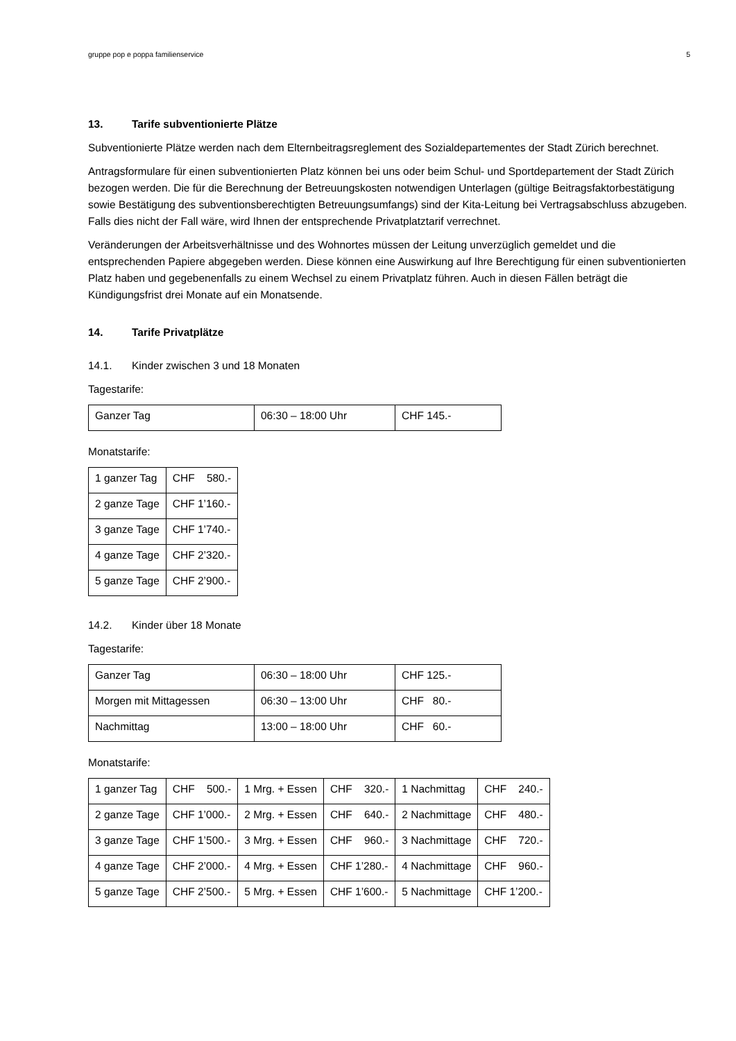gruppe pop e poppa familienservice 5
13. Tarife subventionierte Plätze
Subventionierte Plätze werden nach dem Elternbeitragsreglement des Sozialdepartementes der Stadt Zürich berechnet.
Antragsformulare für einen subventionierten Platz können bei uns oder beim Schul- und Sportdepartement der Stadt Zürich bezogen werden. Die für die Berechnung der Betreuungskosten notwendigen Unterlagen (gültige Beitragsfaktorbestätigung sowie Bestätigung des subventionsberechtigten Betreuungsumfangs) sind der Kita-Leitung bei Vertragsabschluss abzugeben. Falls dies nicht der Fall wäre, wird Ihnen der entsprechende Privatplatztarif verrechnet.
Veränderungen der Arbeitsverhältnisse und des Wohnortes müssen der Leitung unverzüglich gemeldet und die entsprechenden Papiere abgegeben werden. Diese können eine Auswirkung auf Ihre Berechtigung für einen subventionierten Platz haben und gegebenenfalls zu einem Wechsel zu einem Privatplatz führen. Auch in diesen Fällen beträgt die Kündigungsfrist drei Monate auf ein Monatsende.
14. Tarife Privatplätze
14.1. Kinder zwischen 3 und 18 Monaten
Tagestarife:
| Ganzer Tag | 06:30 – 18:00 Uhr | CHF 145.- |
Monatstarife:
| 1 ganzer Tag | CHF 580.- |
| 2 ganze Tage | CHF 1’160.- |
| 3 ganze Tage | CHF 1’740.- |
| 4 ganze Tage | CHF 2’320.- |
| 5 ganze Tage | CHF 2’900.- |
14.2. Kinder über 18 Monate
Tagestarife:
| Ganzer Tag | 06:30 – 18:00 Uhr | CHF 125.- |
| Morgen mit Mittagessen | 06:30 – 13:00 Uhr | CHF 80.- |
| Nachmittag | 13:00 – 18:00 Uhr | CHF 60.- |
Monatstarife:
| 1 ganzer Tag | CHF 500.- | 1 Mrg. + Essen | CHF 320.- | 1 Nachmittag | CHF 240.- |
| 2 ganze Tage | CHF 1’000.- | 2 Mrg. + Essen | CHF 640.- | 2 Nachmittage | CHF 480.- |
| 3 ganze Tage | CHF 1’500.- | 3 Mrg. + Essen | CHF 960.- | 3 Nachmittage | CHF 720.- |
| 4 ganze Tage | CHF 2’000.- | 4 Mrg. + Essen | CHF 1’280.- | 4 Nachmittage | CHF 960.- |
| 5 ganze Tage | CHF 2’500.- | 5 Mrg. + Essen | CHF 1’600.- | 5 Nachmittage | CHF 1’200.- |